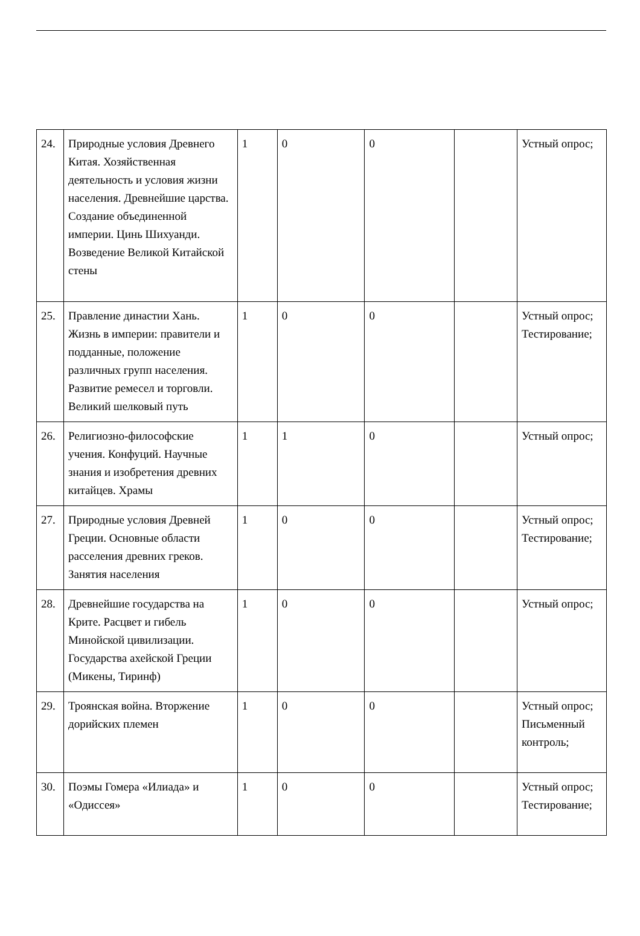| 24. | Природные условия Древнего Китая. Хозяйственная деятельность и условия жизни населения. Древнейшие царства. Создание объединенной империи. Цинь Шихуанди. Возведение Великой Китайской стены | 1 | 0 | 0 | | Устный опрос; |
| 25. | Правление династии Хань. Жизнь в империи: правители и подданные, положение различных групп населения. Развитие ремесел и торговли. Великий шелковый путь | 1 | 0 | 0 | | Устный опрос; Тестирование; |
| 26. | Религиозно-философские учения. Конфуций. Научные знания и изобретения древних китайцев. Храмы | 1 | 1 | 0 | | Устный опрос; |
| 27. | Природные условия Древней Греции. Основные области расселения древних греков. Занятия населения | 1 | 0 | 0 | | Устный опрос; Тестирование; |
| 28. | Древнейшие государства на Крите. Расцвет и гибель Минойской цивилизации. Государства ахейской Греции (Микены, Тиринф) | 1 | 0 | 0 | | Устный опрос; |
| 29. | Троянская война. Вторжение дорийских племен | 1 | 0 | 0 | | Устный опрос; Письменный контроль; |
| 30. | Поэмы Гомера «Илиада» и «Одиссея» | 1 | 0 | 0 | | Устный опрос; Тестирование; |